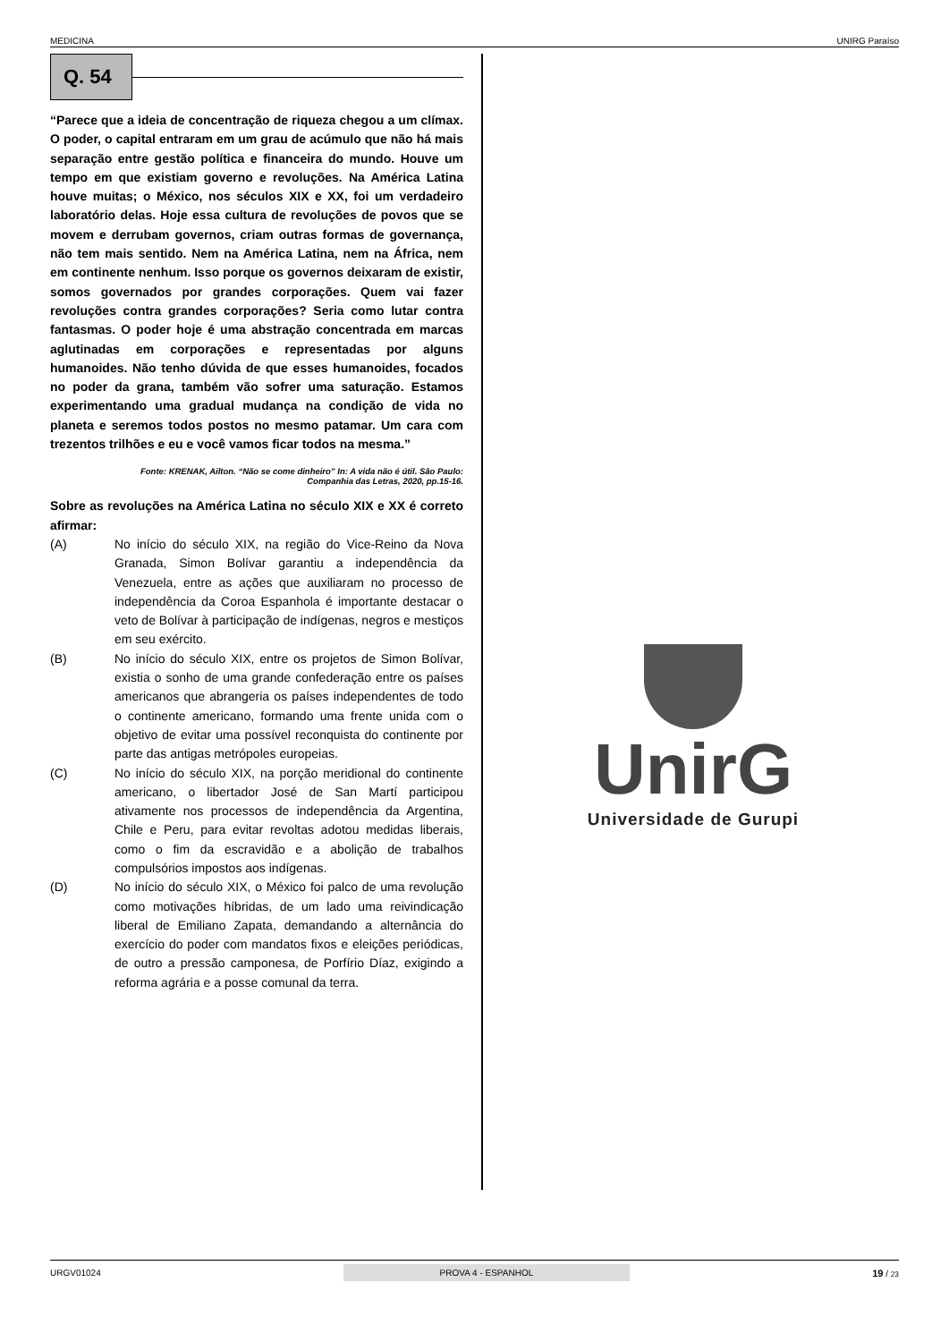MEDICINA UNIRG Paraíso
Q. 54
“Parece que a ideia de concentração de riqueza chegou a um clímax. O poder, o capital entraram em um grau de acúmulo que não há mais separação entre gestão política e financeira do mundo. Houve um tempo em que existiam governo e revoluções. Na América Latina houve muitas; o México, nos séculos XIX e XX, foi um verdadeiro laboratório delas. Hoje essa cultura de revoluções de povos que se movem e derrubam governos, criam outras formas de governança, não tem mais sentido. Nem na América Latina, nem na África, nem em continente nenhum. Isso porque os governos deixaram de existir, somos governados por grandes corporações. Quem vai fazer revoluções contra grandes corporações? Seria como lutar contra fantasmas. O poder hoje é uma abstração concentrada em marcas aglutinadas em corporações e representadas por alguns humanoides. Não tenho dúvida de que esses humanoides, focados no poder da grana, também vão sofrer uma saturação. Estamos experimentando uma gradual mudança na condição de vida no planeta e seremos todos postos no mesmo patamar. Um cara com trezentos trilhões e eu e você vamos ficar todos na mesma.”
Fonte: KRENAK, Ailton. “Não se come dinheiro” In: A vida não é útil. São Paulo:
Companhia das Letras, 2020, pp.15-16.
Sobre as revoluções na América Latina no século XIX e XX é correto afirmar:
(A) No início do século XIX, na região do Vice-Reino da Nova Granada, Simon Bolívar garantiu a independência da Venezuela, entre as ações que auxiliaram no processo de independência da Coroa Espanhola é importante destacar o veto de Bolívar à participação de indígenas, negros e mestiços em seu exército.
(B) No início do século XIX, entre os projetos de Simon Bolívar, existia o sonho de uma grande confederação entre os países americanos que abrangeria os países independentes de todo o continente americano, formando uma frente unida com o objetivo de evitar uma possível reconquista do continente por parte das antigas metrópoles europeias.
(C) No início do século XIX, na porção meridional do continente americano, o libertador José de San Martí participou ativamente nos processos de independência da Argentina, Chile e Peru, para evitar revoltas adotou medidas liberais, como o fim da escravidão e a abolição de trabalhos compulsórios impostos aos indígenas.
(D) No início do século XIX, o México foi palco de uma revolução como motivações híbridas, de um lado uma reivindicação liberal de Emiliano Zapata, demandando a alternância do exercício do poder com mandatos fixos e eleições periódicas, de outro a pressão camponesa, de Porfírio Díaz, exigindo a reforma agrária e a posse comunal da terra.
UnirG
Universidade de Gurupi
URGV01024 PROVA 4 - ESPANHOL 19 / 23